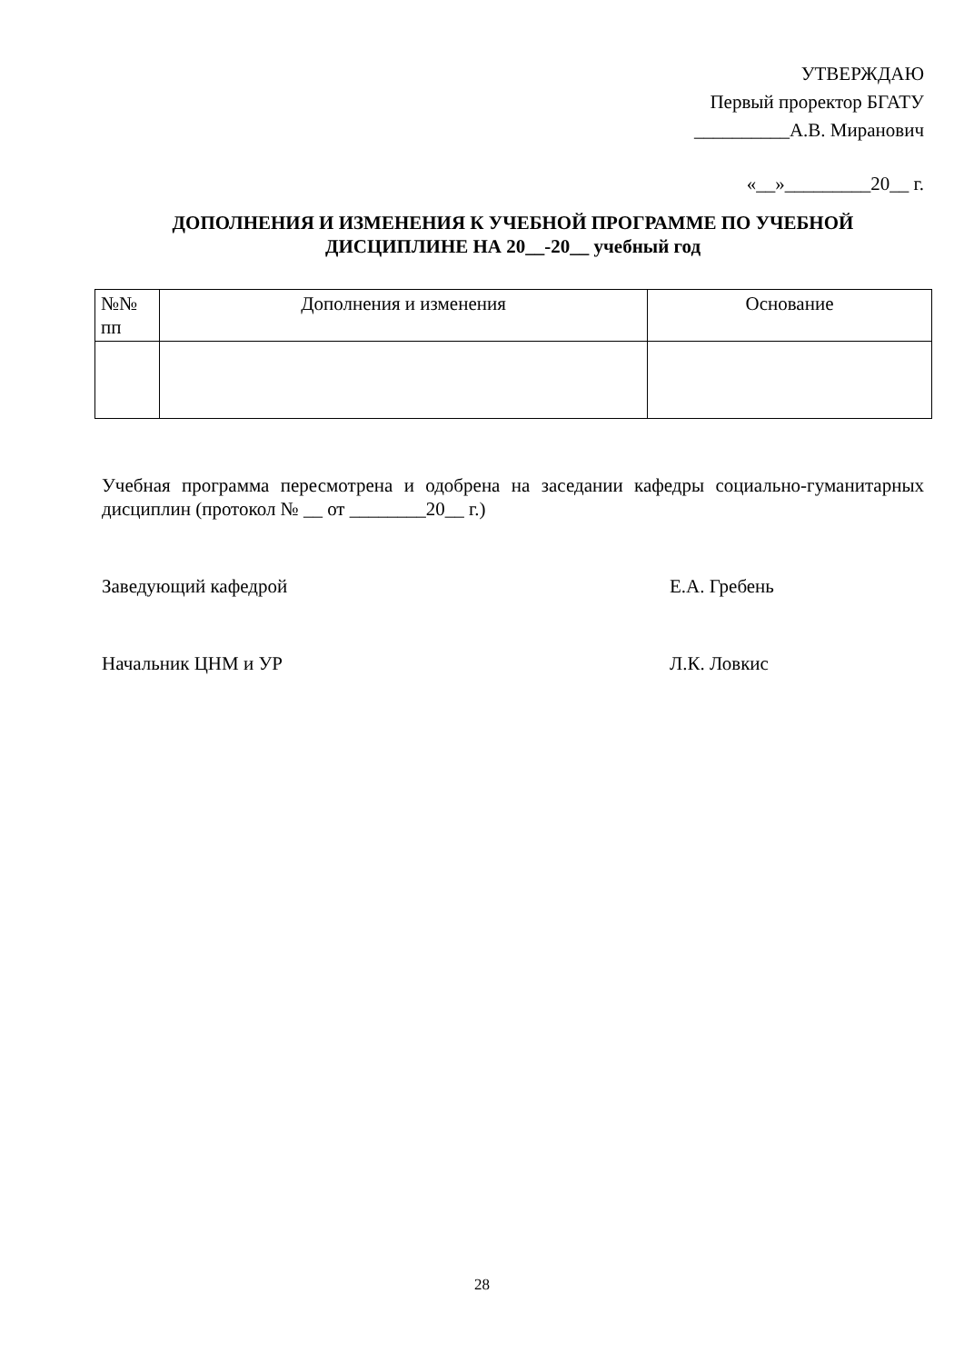УТВЕРЖДАЮ
Первый проректор БГАТУ
__________А.В. Миранович
«__»_________20__ г.
ДОПОЛНЕНИЯ И ИЗМЕНЕНИЯ К УЧЕБНОЙ ПРОГРАММЕ ПО УЧЕБНОЙ ДИСЦИПЛИНЕ НА 20__-20__ учебный год
| №№ пп | Дополнения и изменения | Основание |
| --- | --- | --- |
Учебная программа пересмотрена и одобрена на заседании кафедры социально-гуманитарных дисциплин (протокол № __ от ________20__ г.)
Заведующий кафедрой Е.А. Гребень
Начальник ЦНМ и УР Л.К. Ловкис
28